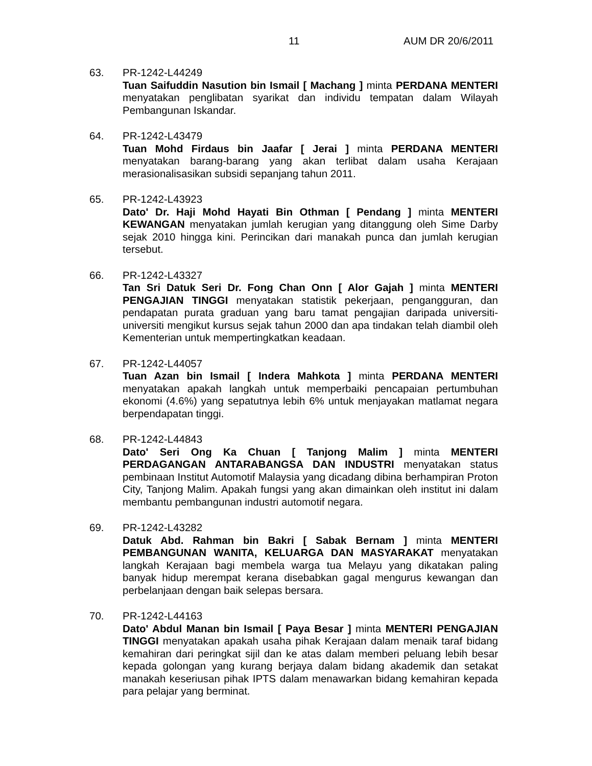11 AUM DR 20/6/2011
63. PR-1242-L44249
Tuan Saifuddin Nasution bin Ismail [ Machang ] minta PERDANA MENTERI menyatakan penglibatan syarikat dan individu tempatan dalam Wilayah Pembangunan Iskandar.
64. PR-1242-L43479
Tuan Mohd Firdaus bin Jaafar [ Jerai ] minta PERDANA MENTERI menyatakan barang-barang yang akan terlibat dalam usaha Kerajaan merasionalisasikan subsidi sepanjang tahun 2011.
65. PR-1242-L43923
Dato' Dr. Haji Mohd Hayati Bin Othman [ Pendang ] minta MENTERI KEWANGAN menyatakan jumlah kerugian yang ditanggung oleh Sime Darby sejak 2010 hingga kini. Perincikan dari manakah punca dan jumlah kerugian tersebut.
66. PR-1242-L43327
Tan Sri Datuk Seri Dr. Fong Chan Onn [ Alor Gajah ] minta MENTERI PENGAJIAN TINGGI menyatakan statistik pekerjaan, pengangguran, dan pendapatan purata graduan yang baru tamat pengajian daripada universiti-universiti mengikut kursus sejak tahun 2000 dan apa tindakan telah diambil oleh Kementerian untuk mempertingkatkan keadaan.
67. PR-1242-L44057
Tuan Azan bin Ismail [ Indera Mahkota ] minta PERDANA MENTERI menyatakan apakah langkah untuk memperbaiki pencapaian pertumbuhan ekonomi (4.6%) yang sepatutnya lebih 6% untuk menjayakan matlamat negara berpendapatan tinggi.
68. PR-1242-L44843
Dato' Seri Ong Ka Chuan [ Tanjong Malim ] minta MENTERI PERDAGANGAN ANTARABANGSA DAN INDUSTRI menyatakan status pembinaan Institut Automotif Malaysia yang dicadang dibina berhampiran Proton City, Tanjong Malim. Apakah fungsi yang akan dimainkan oleh institut ini dalam membantu pembangunan industri automotif negara.
69. PR-1242-L43282
Datuk Abd. Rahman bin Bakri [ Sabak Bernam ] minta MENTERI PEMBANGUNAN WANITA, KELUARGA DAN MASYARAKAT menyatakan langkah Kerajaan bagi membela warga tua Melayu yang dikatakan paling banyak hidup merempat kerana disebabkan gagal mengurus kewangan dan perbelanjaan dengan baik selepas bersara.
70. PR-1242-L44163
Dato' Abdul Manan bin Ismail [ Paya Besar ] minta MENTERI PENGAJIAN TINGGI menyatakan apakah usaha pihak Kerajaan dalam menaik taraf bidang kemahiran dari peringkat sijil dan ke atas dalam memberi peluang lebih besar kepada golongan yang kurang berjaya dalam bidang akademik dan setakat manakah keseriusan pihak IPTS dalam menawarkan bidang kemahiran kepada para pelajar yang berminat.